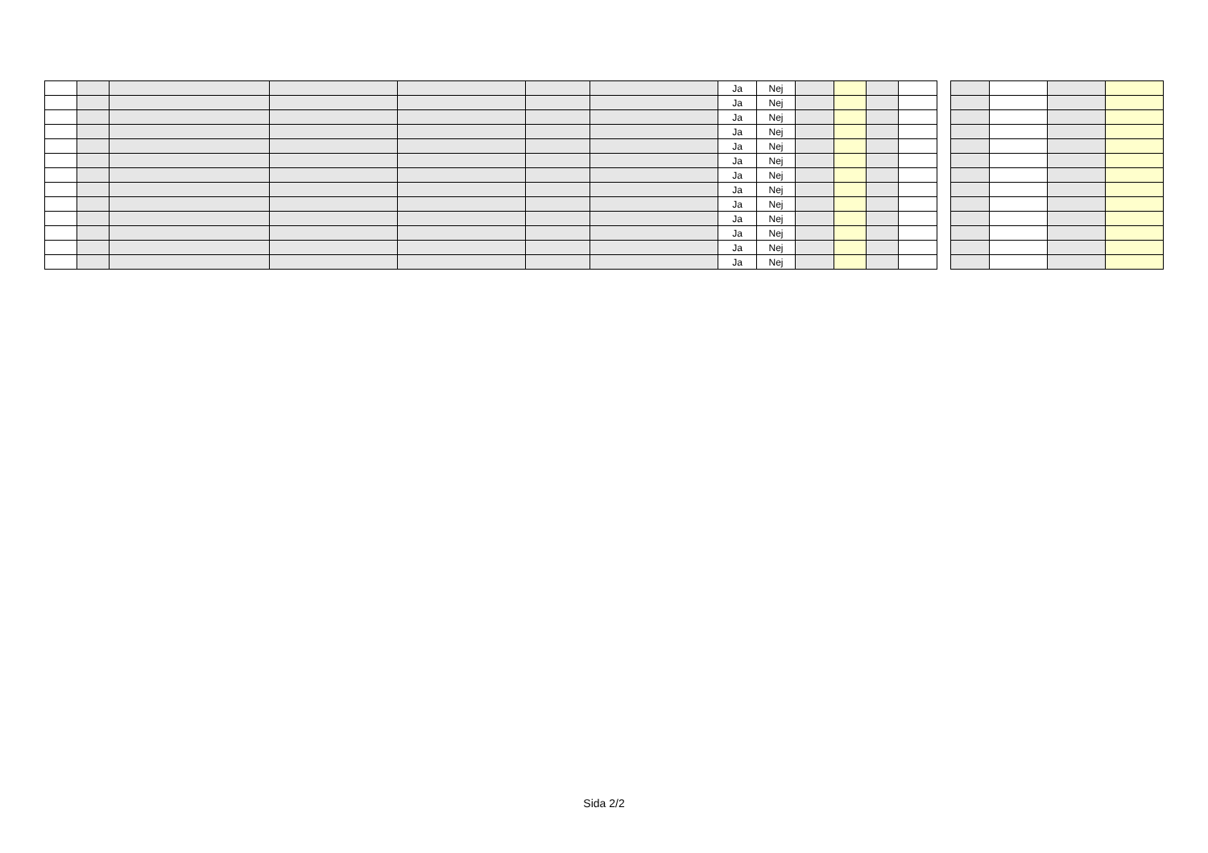| | | | | | | | Ja | Nej | | | | |
| | | | | | | | Ja | Nej | | | | |
| | | | | | | | Ja | Nej | | | | |
| | | | | | | | Ja | Nej | | | | |
| | | | | | | | Ja | Nej | | | | |
| | | | | | | | Ja | Nej | | | | |
| | | | | | | | Ja | Nej | | | | |
| | | | | | | | Ja | Nej | | | | |
| | | | | | | | Ja | Nej | | | | |
| | | | | | | | Ja | Nej | | | | |
| | | | | | | | Ja | Nej | | | | |
| | | | | | | | Ja | Nej | | | | |
| | | | | | | | Ja | Nej | | | | |
Sida 2/2